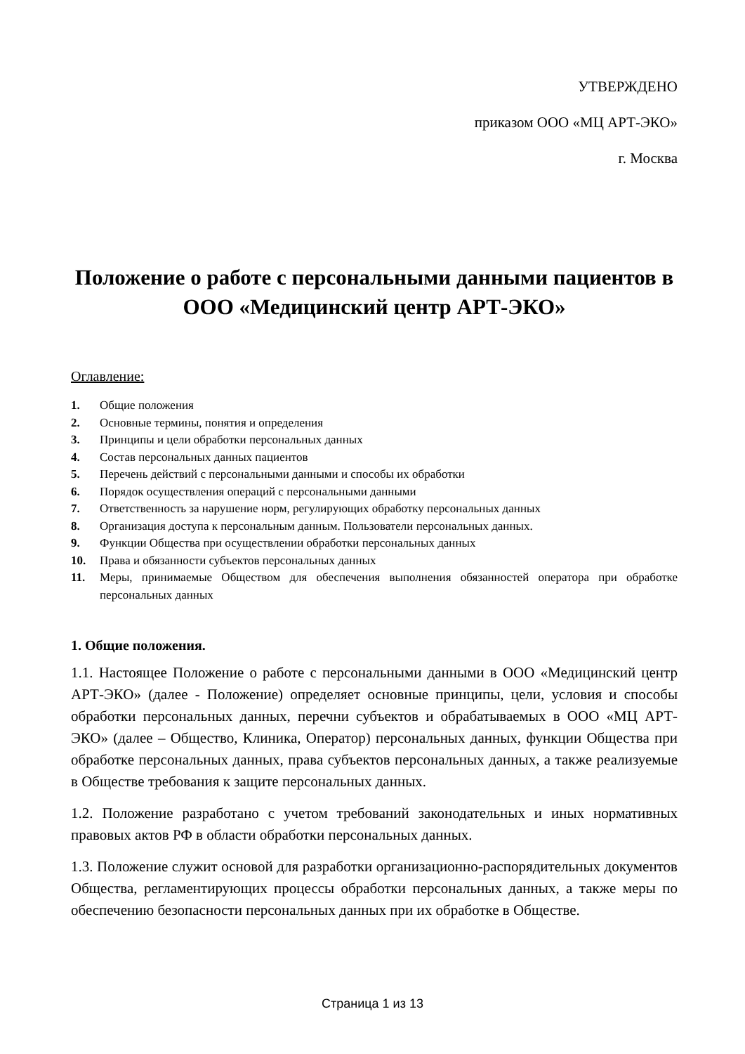УТВЕРЖДЕНО
приказом ООО «МЦ АРТ-ЭКО»
г. Москва
Положение о работе с персональными данными пациентов в ООО «Медицинский центр АРТ-ЭКО»
Оглавление:
1. Общие положения
2. Основные термины, понятия и определения
3. Принципы и цели обработки персональных данных
4. Состав персональных данных пациентов
5. Перечень действий с персональными данными и способы их обработки
6. Порядок осуществления операций с персональными данными
7. Ответственность за нарушение норм, регулирующих обработку персональных данных
8. Организация доступа к персональным данным. Пользователи персональных данных.
9. Функции Общества при осуществлении обработки персональных данных
10. Права и обязанности субъектов персональных данных
11. Меры, принимаемые Обществом для обеспечения выполнения обязанностей оператора при обработке персональных данных
1. Общие положения.
1.1. Настоящее Положение о работе с персональными данными в ООО «Медицинский центр АРТ-ЭКО» (далее - Положение) определяет основные принципы, цели, условия и способы обработки персональных данных, перечни субъектов и обрабатываемых в ООО «МЦ АРТ-ЭКО» (далее – Общество, Клиника, Оператор) персональных данных, функции Общества при обработке персональных данных, права субъектов персональных данных, а также реализуемые в Обществе требования к защите персональных данных.
1.2. Положение разработано с учетом требований законодательных и иных нормативных правовых актов РФ в области обработки персональных данных.
1.3. Положение служит основой для разработки организационно-распорядительных документов Общества, регламентирующих процессы обработки персональных данных, а также меры по обеспечению безопасности персональных данных при их обработке в Обществе.
Страница 1 из 13